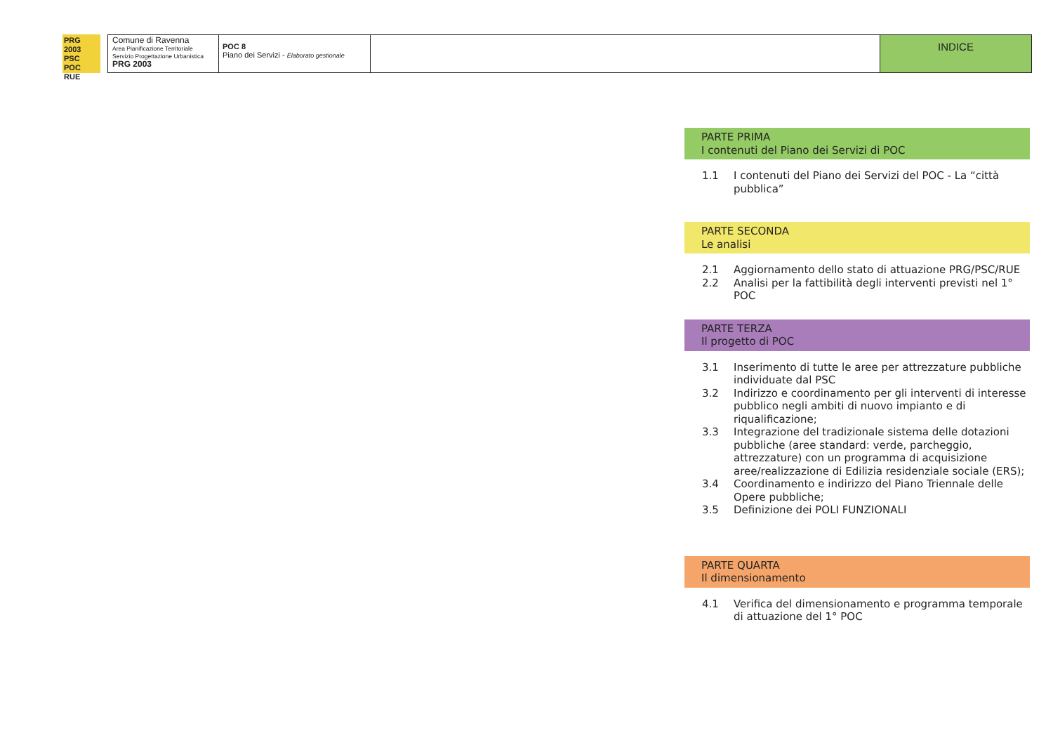PRG 2003
PSC
POC
RUE
Comune di Ravenna
Area Pianificazione Territoriale
Servizio Progettazione Urbanistica
PRG 2003
POC 8
Piano dei Servizi - Elaborato gestionale
INDICE
PARTE PRIMA
I contenuti del Piano dei Servizi di POC
1.1 I contenuti del Piano dei Servizi del POC - La “città pubblica”
PARTE SECONDA
Le analisi
2.1 Aggiornamento dello stato di attuazione PRG/PSC/RUE
2.2 Analisi per la fattibilità degli interventi previsti nel 1° POC
PARTE TERZA
Il progetto di POC
3.1 Inserimento di tutte le aree per attrezzature pubbliche individuate dal PSC
3.2 Indirizzo e coordinamento per gli interventi di interesse pubblico negli ambiti di nuovo impianto e di riqualificazione;
3.3 Integrazione del tradizionale sistema delle dotazioni pubbliche (aree standard: verde, parcheggio, attrezzature) con un programma di acquisizione aree/realizzazione di Edilizia residenziale sociale (ERS);
3.4 Coordinamento e indirizzo del Piano Triennale delle Opere pubbliche;
3.5 Definizione dei POLI FUNZIONALI
PARTE QUARTA
Il dimensionamento
4.1 Verifica del dimensionamento e programma temporale di attuazione del 1° POC